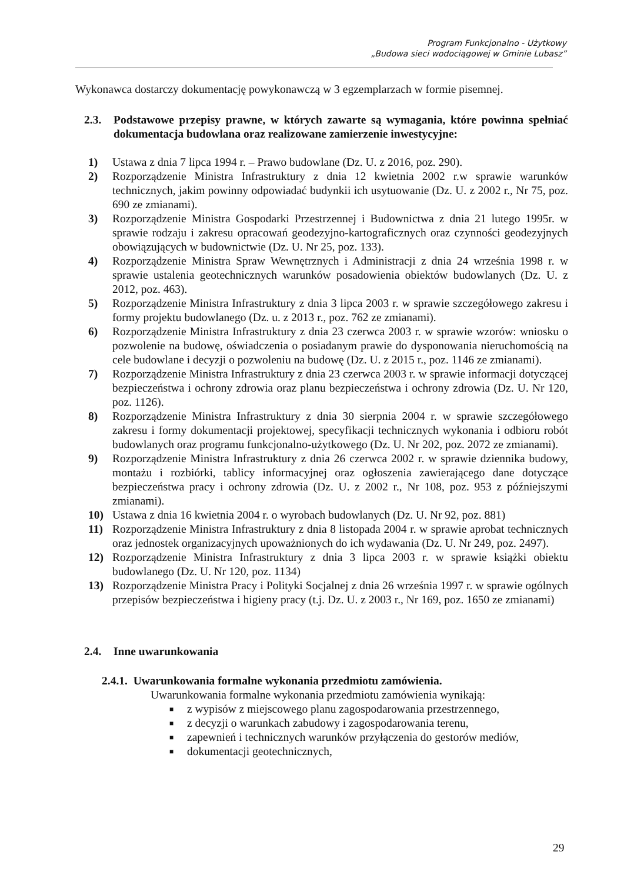Program Funkcjonalno - Użytkowy
„Budowa sieci wodociągowej w Gminie Lubasz”
Wykonawca dostarczy dokumentację powykonawczą w 3 egzemplarzach w formie pisemnej.
2.3. Podstawowe przepisy prawne, w których zawarte są wymagania, które powinna spełniać dokumentacja budowlana oraz realizowane zamierzenie inwestycyjne:
1) Ustawa z dnia 7 lipca 1994 r. – Prawo budowlane (Dz. U. z 2016, poz. 290).
2) Rozporządzenie Ministra Infrastruktury z dnia 12 kwietnia 2002 r.w sprawie warunków technicznych, jakim powinny odpowiadać budynkii ich usytuowanie (Dz. U. z 2002 r., Nr 75, poz. 690 ze zmianami).
3) Rozporządzenie Ministra Gospodarki Przestrzennej i Budownictwa z dnia 21 lutego 1995r. w sprawie rodzaju i zakresu opracowań geodezyjno-kartograficznych oraz czynności geodezyjnych obowiązujących w budownictwie (Dz. U. Nr 25, poz. 133).
4) Rozporządzenie Ministra Spraw Wewnętrznych i Administracji z dnia 24 września 1998 r. w sprawie ustalenia geotechnicznych warunków posadowienia obiektów budowlanych (Dz. U. z 2012, poz. 463).
5) Rozporządzenie Ministra Infrastruktury z dnia 3 lipca 2003 r. w sprawie szczegółowego zakresu i formy projektu budowlanego (Dz. u. z 2013 r., poz. 762 ze zmianami).
6) Rozporządzenie Ministra Infrastruktury z dnia 23 czerwca 2003 r. w sprawie wzorów: wniosku o pozwolenie na budowę, oświadczenia o posiadanym prawie do dysponowania nieruchomością na cele budowlane i decyzji o pozwoleniu na budowę (Dz. U. z 2015 r., poz. 1146 ze zmianami).
7) Rozporządzenie Ministra Infrastruktury z dnia 23 czerwca 2003 r. w sprawie informacji dotyczącej bezpieczeństwa i ochrony zdrowia oraz planu bezpieczeństwa i ochrony zdrowia (Dz. U. Nr 120, poz. 1126).
8) Rozporządzenie Ministra Infrastruktury z dnia 30 sierpnia 2004 r. w sprawie szczegółowego zakresu i formy dokumentacji projektowej, specyfikacji technicznych wykonania i odbioru robót budowlanych oraz programu funkcjonalno-użytkowego (Dz. U. Nr 202, poz. 2072 ze zmianami).
9) Rozporządzenie Ministra Infrastruktury z dnia 26 czerwca 2002 r. w sprawie dziennika budowy, montażu i rozbiórki, tablicy informacyjnej oraz ogłoszenia zawierającego dane dotyczące bezpieczeństwa pracy i ochrony zdrowia (Dz. U. z 2002 r., Nr 108, poz. 953 z późniejszymi zmianami).
10) Ustawa z dnia 16 kwietnia 2004 r. o wyrobach budowlanych (Dz. U. Nr 92, poz. 881)
11) Rozporządzenie Ministra Infrastruktury z dnia 8 listopada 2004 r. w sprawie aprobat technicznych oraz jednostek organizacyjnych upoważnionych do ich wydawania (Dz. U. Nr 249, poz. 2497).
12) Rozporządzenie Ministra Infrastruktury z dnia 3 lipca 2003 r. w sprawie książki obiektu budowlanego (Dz. U. Nr 120, poz. 1134)
13) Rozporządzenie Ministra Pracy i Polityki Socjalnej z dnia 26 września 1997 r. w sprawie ogólnych przepisów bezpieczeństwa i higieny pracy (t.j. Dz. U. z 2003 r., Nr 169, poz. 1650 ze zmianami)
2.4. Inne uwarunkowania
2.4.1. Uwarunkowania formalne wykonania przedmiotu zamówienia.
Uwarunkowania formalne wykonania przedmiotu zamówienia wynikają:
■ z wypisów z miejscowego planu zagospodarowania przestrzennego,
■ z decyzji o warunkach zabudowy i zagospodarowania terenu,
■ zapewnień i technicznych warunków przyłączenia do gestorów mediów,
■ dokumentacji geotechnicznych,
29